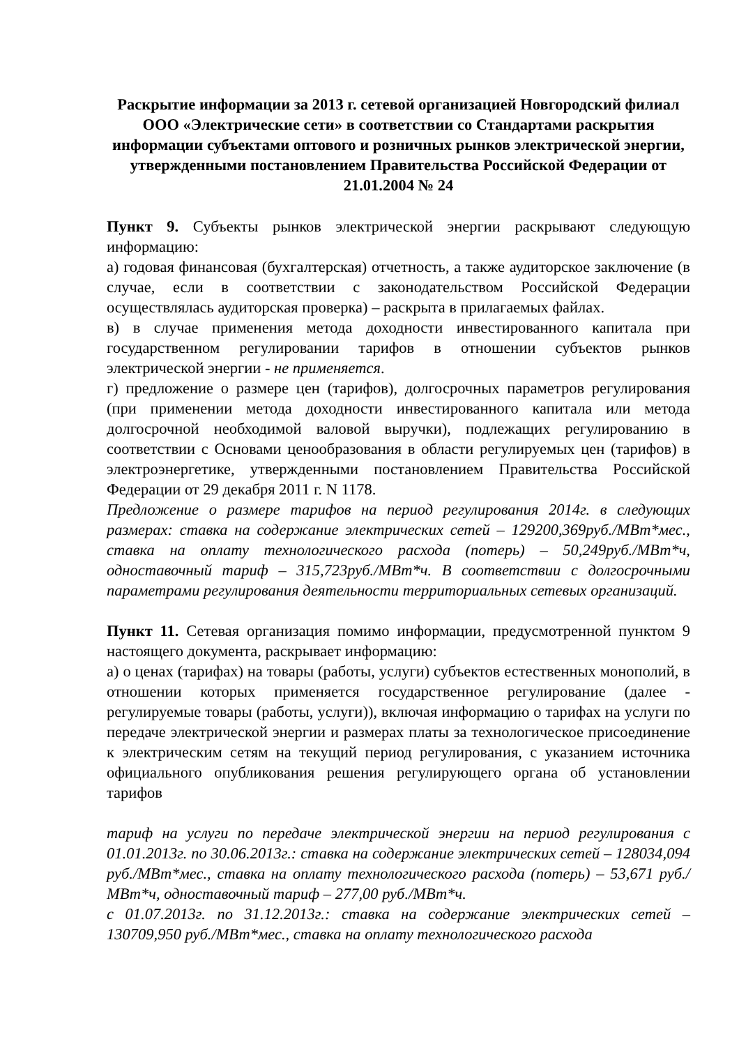Раскрытие информации за 2013 г. сетевой организацией Новгородский филиал ООО «Электрические сети» в соответствии со Стандартами раскрытия информации субъектами оптового и розничных рынков электрической энергии, утвержденными постановлением Правительства Российской Федерации от 21.01.2004 № 24
Пункт 9. Субъекты рынков электрической энергии раскрывают следующую информацию:
а) годовая финансовая (бухгалтерская) отчетность, а также аудиторское заключение (в случае, если в соответствии с законодательством Российской Федерации осуществлялась аудиторская проверка) – раскрыта в прилагаемых файлах.
в) в случае применения метода доходности инвестированного капитала при государственном регулировании тарифов в отношении субъектов рынков электрической энергии - не применяется.
г) предложение о размере цен (тарифов), долгосрочных параметров регулирования (при применении метода доходности инвестированного капитала или метода долгосрочной необходимой валовой выручки), подлежащих регулированию в соответствии с Основами ценообразования в области регулируемых цен (тарифов) в электроэнергетике, утвержденными постановлением Правительства Российской Федерации от 29 декабря 2011 г. N 1178.
Предложение о размере тарифов на период регулирования 2014г. в следующих размерах: ставка на содержание электрических сетей – 129200,369руб./МВт*мес., ставка на оплату технологического расхода (потерь) – 50,249руб./МВт*ч, одноставочный тариф – 315,723руб./МВт*ч. В соответствии с долгосрочными параметрами регулирования деятельности территориальных сетевых организаций.
Пункт 11. Сетевая организация помимо информации, предусмотренной пунктом 9 настоящего документа, раскрывает информацию:
а) о ценах (тарифах) на товары (работы, услуги) субъектов естественных монополий, в отношении которых применяется государственное регулирование (далее - регулируемые товары (работы, услуги)), включая информацию о тарифах на услуги по передаче электрической энергии и размерах платы за технологическое присоединение к электрическим сетям на текущий период регулирования, с указанием источника официального опубликования решения регулирующего органа об установлении тарифов
тариф на услуги по передаче электрической энергии на период регулирования с 01.01.2013г. по 30.06.2013г.: ставка на содержание электрических сетей – 128034,094 руб./МВт*мес., ставка на оплату технологического расхода (потерь) – 53,671 руб./МВт*ч, одноставочный тариф – 277,00 руб./МВт*ч.
с 01.07.2013г. по 31.12.2013г.: ставка на содержание электрических сетей – 130709,950 руб./МВт*мес., ставка на оплату технологического расхода